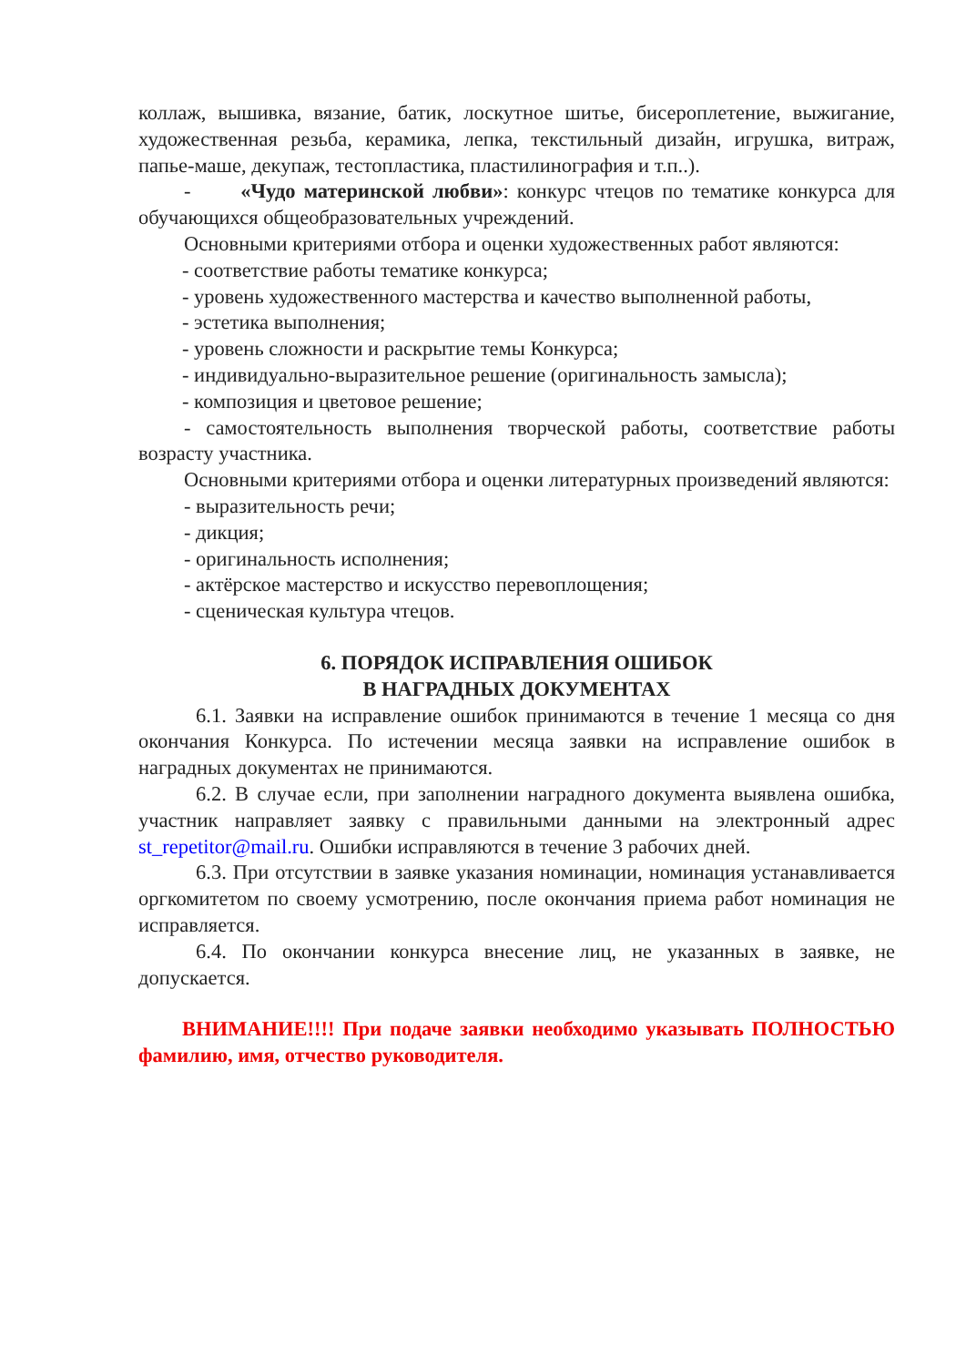коллаж, вышивка, вязание, батик, лоскутное шитье, бисероплетение, выжигание, художественная резьба, керамика, лепка, текстильный дизайн, игрушка, витраж, папье-маше, декупаж, тестопластика, пластилинография и т.п..).
- «Чудо материнской любви»: конкурс чтецов по тематике конкурса для обучающихся общеобразовательных учреждений.
Основными критериями отбора и оценки художественных работ являются:
- соответствие работы тематике конкурса;
- уровень художественного мастерства и качество выполненной работы,
- эстетика выполнения;
- уровень сложности и раскрытие темы Конкурса;
- индивидуально-выразительное решение (оригинальность замысла);
- композиция и цветовое решение;
- самостоятельность выполнения творческой работы, соответствие работы возрасту участника.
Основными критериями отбора и оценки литературных произведений являются:
- выразительность речи;
- дикция;
- оригинальность исполнения;
- актёрское мастерство и искусство перевоплощения;
- сценическая культура чтецов.
6. ПОРЯДОК ИСПРАВЛЕНИЯ ОШИБОК
В НАГРАДНЫХ ДОКУМЕНТАХ
6.1. Заявки на исправление ошибок принимаются в течение 1 месяца со дня окончания Конкурса. По истечении месяца заявки на исправление ошибок в наградных документах не принимаются.
6.2. В случае если, при заполнении наградного документа выявлена ошибка, участник направляет заявку с правильными данными на электронный адрес st_repetitor@mail.ru. Ошибки исправляются в течение 3 рабочих дней.
6.3. При отсутствии в заявке указания номинации, номинация устанавливается оргкомитетом по своему усмотрению, после окончания приема работ номинация не исправляется.
6.4. По окончании конкурса внесение лиц, не указанных в заявке, не допускается.
ВНИМАНИЕ!!!! При подаче заявки необходимо указывать ПОЛНОСТЬЮ фамилию, имя, отчество руководителя.